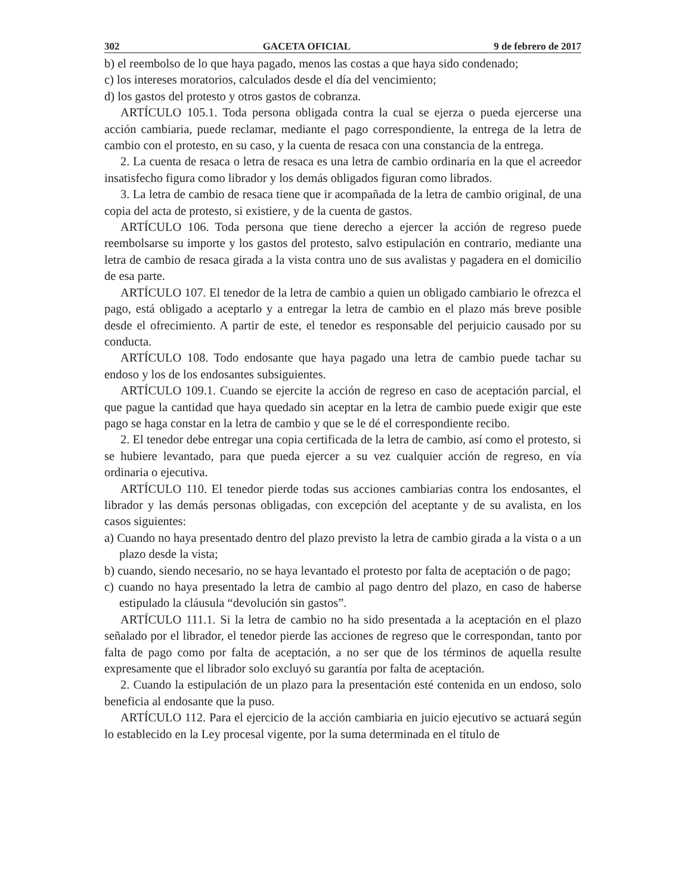302 GACETA OFICIAL 9 de febrero de 2017
b) el reembolso de lo que haya pagado, menos las costas a que haya sido condenado;
c) los intereses moratorios, calculados desde el día del vencimiento;
d) los gastos del protesto y otros gastos de cobranza.
ARTÍCULO 105.1. Toda persona obligada contra la cual se ejerza o pueda ejercerse una acción cambiaria, puede reclamar, mediante el pago correspondiente, la entrega de la letra de cambio con el protesto, en su caso, y la cuenta de resaca con una constancia de la entrega.
2. La cuenta de resaca o letra de resaca es una letra de cambio ordinaria en la que el acreedor insatisfecho figura como librador y los demás obligados figuran como librados.
3. La letra de cambio de resaca tiene que ir acompañada de la letra de cambio original, de una copia del acta de protesto, si existiere, y de la cuenta de gastos.
ARTÍCULO 106. Toda persona que tiene derecho a ejercer la acción de regreso puede reembolsarse su importe y los gastos del protesto, salvo estipulación en contrario, mediante una letra de cambio de resaca girada a la vista contra uno de sus avalistas y pagadera en el domicilio de esa parte.
ARTÍCULO 107. El tenedor de la letra de cambio a quien un obligado cambiario le ofrezca el pago, está obligado a aceptarlo y a entregar la letra de cambio en el plazo más breve posible desde el ofrecimiento. A partir de este, el tenedor es responsable del perjuicio causado por su conducta.
ARTÍCULO 108. Todo endosante que haya pagado una letra de cambio puede tachar su endoso y los de los endosantes subsiguientes.
ARTÍCULO 109.1. Cuando se ejercite la acción de regreso en caso de aceptación parcial, el que pague la cantidad que haya quedado sin aceptar en la letra de cambio puede exigir que este pago se haga constar en la letra de cambio y que se le dé el correspondiente recibo.
2. El tenedor debe entregar una copia certificada de la letra de cambio, así como el protesto, si se hubiere levantado, para que pueda ejercer a su vez cualquier acción de regreso, en vía ordinaria o ejecutiva.
ARTÍCULO 110. El tenedor pierde todas sus acciones cambiarias contra los endosantes, el librador y las demás personas obligadas, con excepción del aceptante y de su avalista, en los casos siguientes:
a) Cuando no haya presentado dentro del plazo previsto la letra de cambio girada a la vista o a un plazo desde la vista;
b) cuando, siendo necesario, no se haya levantado el protesto por falta de aceptación o de pago;
c) cuando no haya presentado la letra de cambio al pago dentro del plazo, en caso de haberse estipulado la cláusula “devolución sin gastos”.
ARTÍCULO 111.1. Si la letra de cambio no ha sido presentada a la aceptación en el plazo señalado por el librador, el tenedor pierde las acciones de regreso que le correspondan, tanto por falta de pago como por falta de aceptación, a no ser que de los términos de aquella resulte expresamente que el librador solo excluyó su garantía por falta de aceptación.
2. Cuando la estipulación de un plazo para la presentación esté contenida en un endoso, solo beneficia al endosante que la puso.
ARTÍCULO 112. Para el ejercicio de la acción cambiaria en juicio ejecutivo se actuará según lo establecido en la Ley procesal vigente, por la suma determinada en el título de